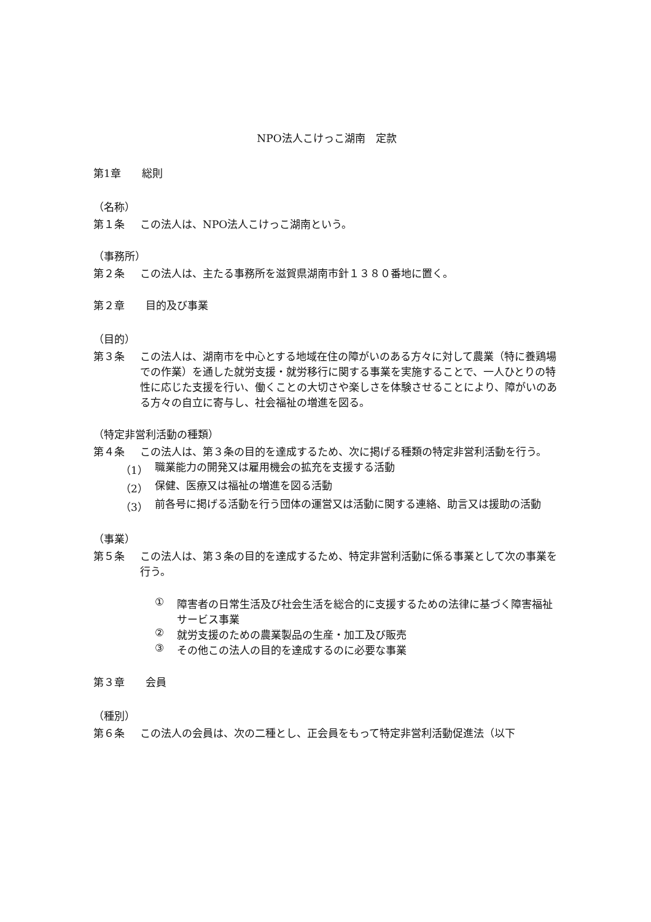NPO法人こけっこ湖南　定款
第1章　　総則
（名称）
第１条 この法人は、NPO法人こけっこ湖南という。
（事務所）
第２条 この法人は、主たる事務所を滋賀県湖南市針１３８０番地に置く。
第２章　　目的及び事業
（目的）
第３条 この法人は、湖南市を中心とする地域在住の障がいのある方々に対して農業（特に養鶏場での作業）を通した就労支援・就労移行に関する事業を実施することで、一人ひとりの特性に応じた支援を行い、働くことの大切さや楽しさを体験させることにより、障がいのある方々の自立に寄与し、社会福祉の増進を図る。
（特定非営利活動の種類）
第４条 この法人は、第３条の目的を達成するため、次に掲げる種類の特定非営利活動を行う。
（1） 職業能力の開発又は雇用機会の拡充を支援する活動
（2） 保健、医療又は福祉の増進を図る活動
（3） 前各号に掲げる活動を行う団体の運営又は活動に関する連絡、助言又は援助の活動
（事業）
第５条 この法人は、第３条の目的を達成するため、特定非営利活動に係る事業として次の事業を行う。
① 障害者の日常生活及び社会生活を総合的に支援するための法律に基づく障害福祉サービス事業
② 就労支援のための農業製品の生産・加工及び販売
③ その他この法人の目的を達成するのに必要な事業
第３章　　会員
（種別）
第６条 この法人の会員は、次の二種とし、正会員をもって特定非営利活動促進法（以下